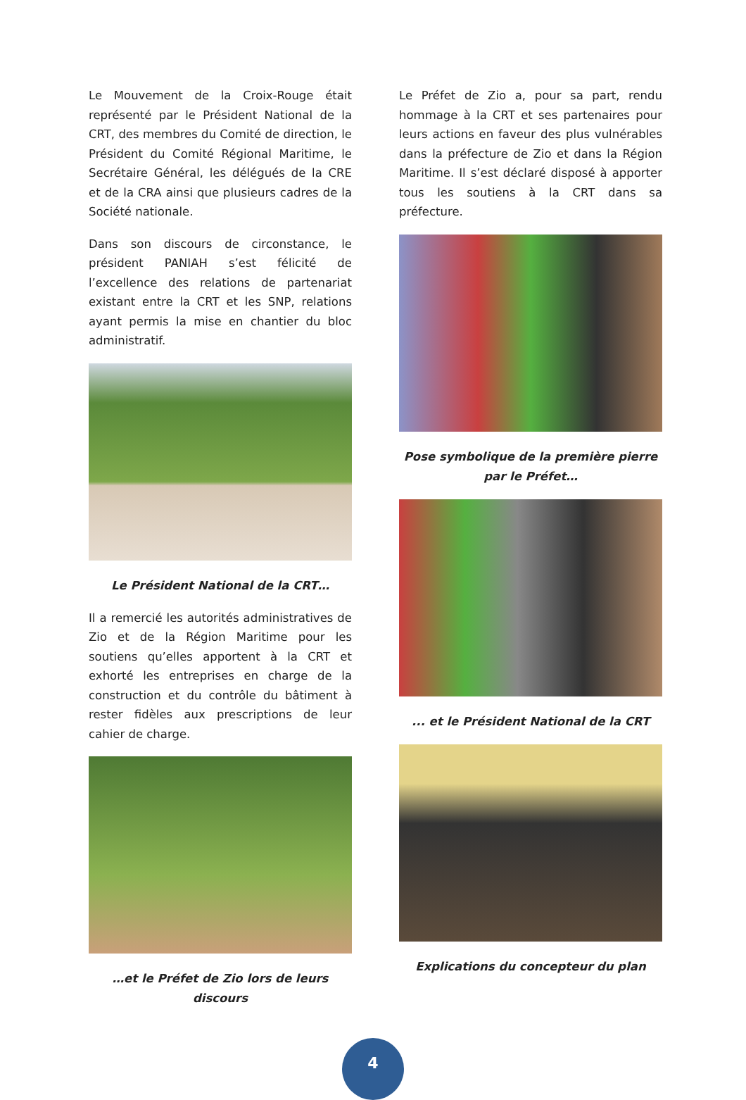Le Mouvement de la Croix-Rouge était représenté par le Président National de la CRT, des membres du Comité de direction, le Président du Comité Régional Maritime, le Secrétaire Général, les délégués de la CRE et de la CRA ainsi que plusieurs cadres de la Société nationale.
Dans son discours de circonstance, le président PANIAH s’est félicité de l’excellence des relations de partenariat existant entre la CRT et les SNP, relations ayant permis la mise en chantier du bloc administratif.
Le Président National de la CRT…
Il a remercié les autorités administratives de Zio et de la Région Maritime pour les soutiens qu’elles apportent à la CRT et exhorté les entreprises en charge de la construction et du contrôle du bâtiment à rester fidèles aux prescriptions de leur cahier de charge.
…et le Préfet de Zio lors de leurs discours
Le Préfet de Zio a, pour sa part, rendu hommage à la CRT et ses partenaires pour leurs actions en faveur des plus vulnérables dans la préfecture de Zio et dans la Région Maritime. Il s’est déclaré disposé à apporter tous les soutiens à la CRT dans sa préfecture.
Pose symbolique de la première pierre par le Préfet…
... et le Président National de la CRT
Explications du concepteur du plan
4